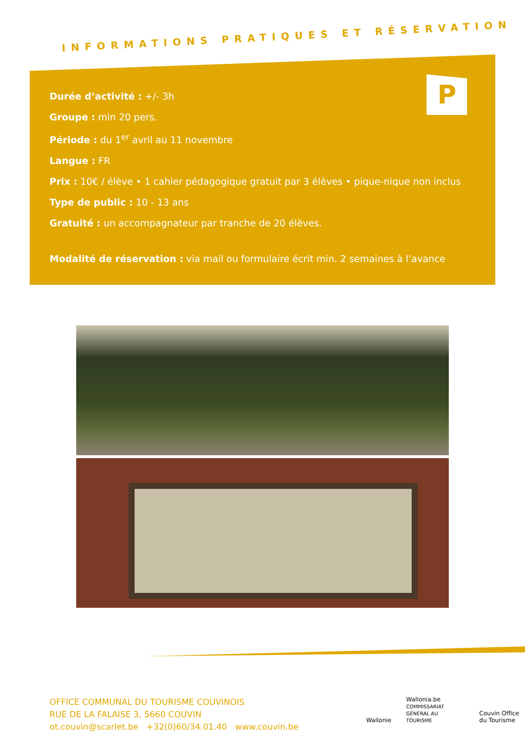INFORMATIONS PRATIQUES ET RÉSERVATION
P
Durée d’activité : +/- 3h
Groupe : min 20 pers.
Période : du 1<sup>er</sup> avril au 11 novembre
Langue : FR
Prix : 10€ / élève • 1 cahier pédagogique gratuit par 3 élèves • pique-nique non inclus
Type de public : 10 - 13 ans
Gratuité : un accompagnateur par tranche de 20 élèves.
Modalité de réservation : via mail ou formulaire écrit min. 2 semaines à l’avance
OFFICE COMMUNAL DU TOURISME COUVINOIS
RUE DE LA FALAISE 3, 5660 COUVIN
ot.couvin@scarlet.be +32(0)60/34.01.40 www.couvin.be
Wallonie Wallonia.be
COMMISSARIAT GÉNÉRAL AU TOURISME Couvin Office du Tourisme